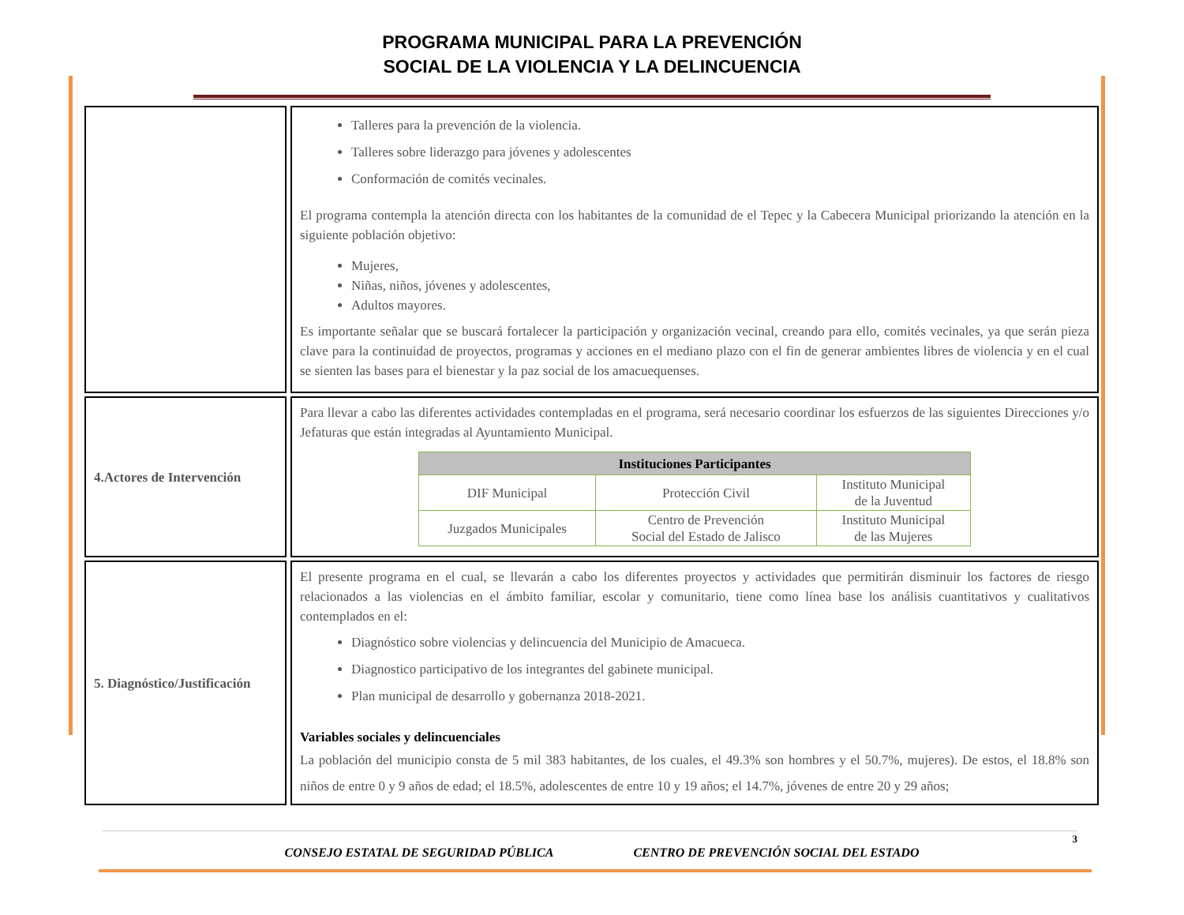PROGRAMA MUNICIPAL PARA LA PREVENCIÓN
SOCIAL DE LA VIOLENCIA Y LA DELINCUENCIA
| | Talleres para la prevención de la violencia. Talleres sobre liderazgo para jóvenes y adolescentes Conformación de comités vecinales. El programa contempla la atención directa con los habitantes de la comunidad de el Tepec y la Cabecera Municipal priorizando la atención en la siguiente población objetivo: Mujeres, Niñas, niños, jóvenes y adolescentes, Adultos mayores. Es importante señalar que se buscará fortalecer la participación y organización vecinal, creando para ello, comités vecinales, ya que serán pieza clave para la continuidad de proyectos, programas y acciones en el mediano plazo con el fin de generar ambientes libres de violencia y en el cual se sienten las bases para el bienestar y la paz social de los amacuequenses. |
| 4.Actores de Intervención | Para llevar a cabo las diferentes actividades contempladas en el programa, será necesario coordinar los esfuerzos de las siguientes Direcciones y/o Jefaturas que están integradas al Ayuntamiento Municipal. / Instituciones Participantes / / / / --- / --- / --- / / DIF Municipal / Protección Civil / Instituto Municipal de la Juventud / / Juzgados Municipales / Centro de Prevención Social del Estado de Jalisco / Instituto Municipal de las Mujeres / |
| 5. Diagnóstico/Justificación | El presente programa en el cual, se llevarán a cabo los diferentes proyectos y actividades que permitirán disminuir los factores de riesgo relacionados a las violencias en el ámbito familiar, escolar y comunitario, tiene como línea base los análisis cuantitativos y cualitativos contemplados en el: Diagnóstico sobre violencias y delincuencia del Municipio de Amacueca. Diagnostico participativo de los integrantes del gabinete municipal. Plan municipal de desarrollo y gobernanza 2018-2021. Variables sociales y delincuenciales La población del municipio consta de 5 mil 383 habitantes, de los cuales, el 49.3% son hombres y el 50.7%, mujeres). De estos, el 18.8% son niños de entre 0 y 9 años de edad; el 18.5%, adolescentes de entre 10 y 19 años; el 14.7%, jóvenes de entre 20 y 29 años; |
3
CONSEJO ESTATAL DE SEGURIDAD PÚBLICA CENTRO DE PREVENCIÓN SOCIAL DEL ESTADO